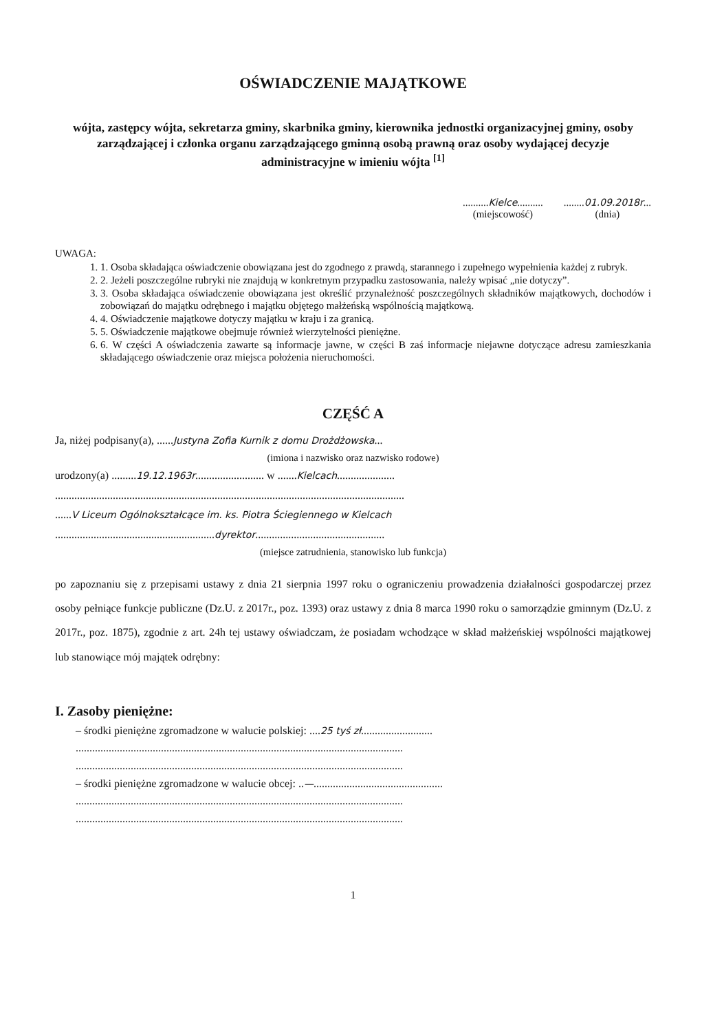OŚWIADCZENIE MAJĄTKOWE
wójta, zastępcy wójta, sekretarza gminy, skarbnika gminy, kierownika jednostki organizacyjnej gminy, osoby zarządzającej i członka organu zarządzającego gminną osobą prawną oraz osoby wydającej decyzje administracyjne w imieniu wójta <sup>[1]</sup>
..........Kielce..........
(miejscowość)
........01.09.2018r...
(dnia)
UWAGA:
1. 1. Osoba składająca oświadczenie obowiązana jest do zgodnego z prawdą, starannego i zupełnego wypełnienia każdej z rubryk.
2. 2. Jeżeli poszczególne rubryki nie znajdują w konkretnym przypadku zastosowania, należy wpisać „nie dotyczy”.
3. 3. Osoba składająca oświadczenie obowiązana jest określić przynależność poszczególnych składników majątkowych, dochodów i zobowiązań do majątku odrębnego i majątku objętego małżeńską wspólnością majątkową.
4. 4. Oświadczenie majątkowe dotyczy majątku w kraju i za granicą.
5. 5. Oświadczenie majątkowe obejmuje również wierzytelności pieniężne.
6. 6. W części A oświadczenia zawarte są informacje jawne, w części B zaś informacje niejawne dotyczące adresu zamieszkania składającego oświadczenie oraz miejsca położenia nieruchomości.
CZĘŚĆ A
Ja, niżej podpisany(a), ......Justyna Zofia Kurnik z domu Drożdżowska...
(imiona i nazwisko oraz nazwisko rodowe)
urodzony(a) .........19.12.1963r......................... w .......Kielcach.....................
...............................................................................................................................
......V Liceum Ogólnokształcące im. ks. Piotra Ściegiennego w Kielcach
..........................................................dyrektor...............................................
(miejsce zatrudnienia, stanowisko lub funkcja)
po zapoznaniu się z przepisami ustawy z dnia 21 sierpnia 1997 roku o ograniczeniu prowadzenia działalności gospodarczej przez osoby pełniące funkcje publiczne (Dz.U. z 2017r., poz. 1393) oraz ustawy z dnia 8 marca 1990 roku o samorządzie gminnym (Dz.U. z 2017r., poz. 1875), zgodnie z art. 24h tej ustawy oświadczam, że posiadam wchodzące w skład małżeńskiej wspólności majątkowej lub stanowiące mój majątek odrębny:
I. Zasoby pieniężne:
– środki pieniężne zgromadzone w walucie polskiej: ....25 tyś zł..........................
.......................................................................................................................
.......................................................................................................................
– środki pieniężne zgromadzone w walucie obcej: ..—...............................................
.......................................................................................................................
.......................................................................................................................
1